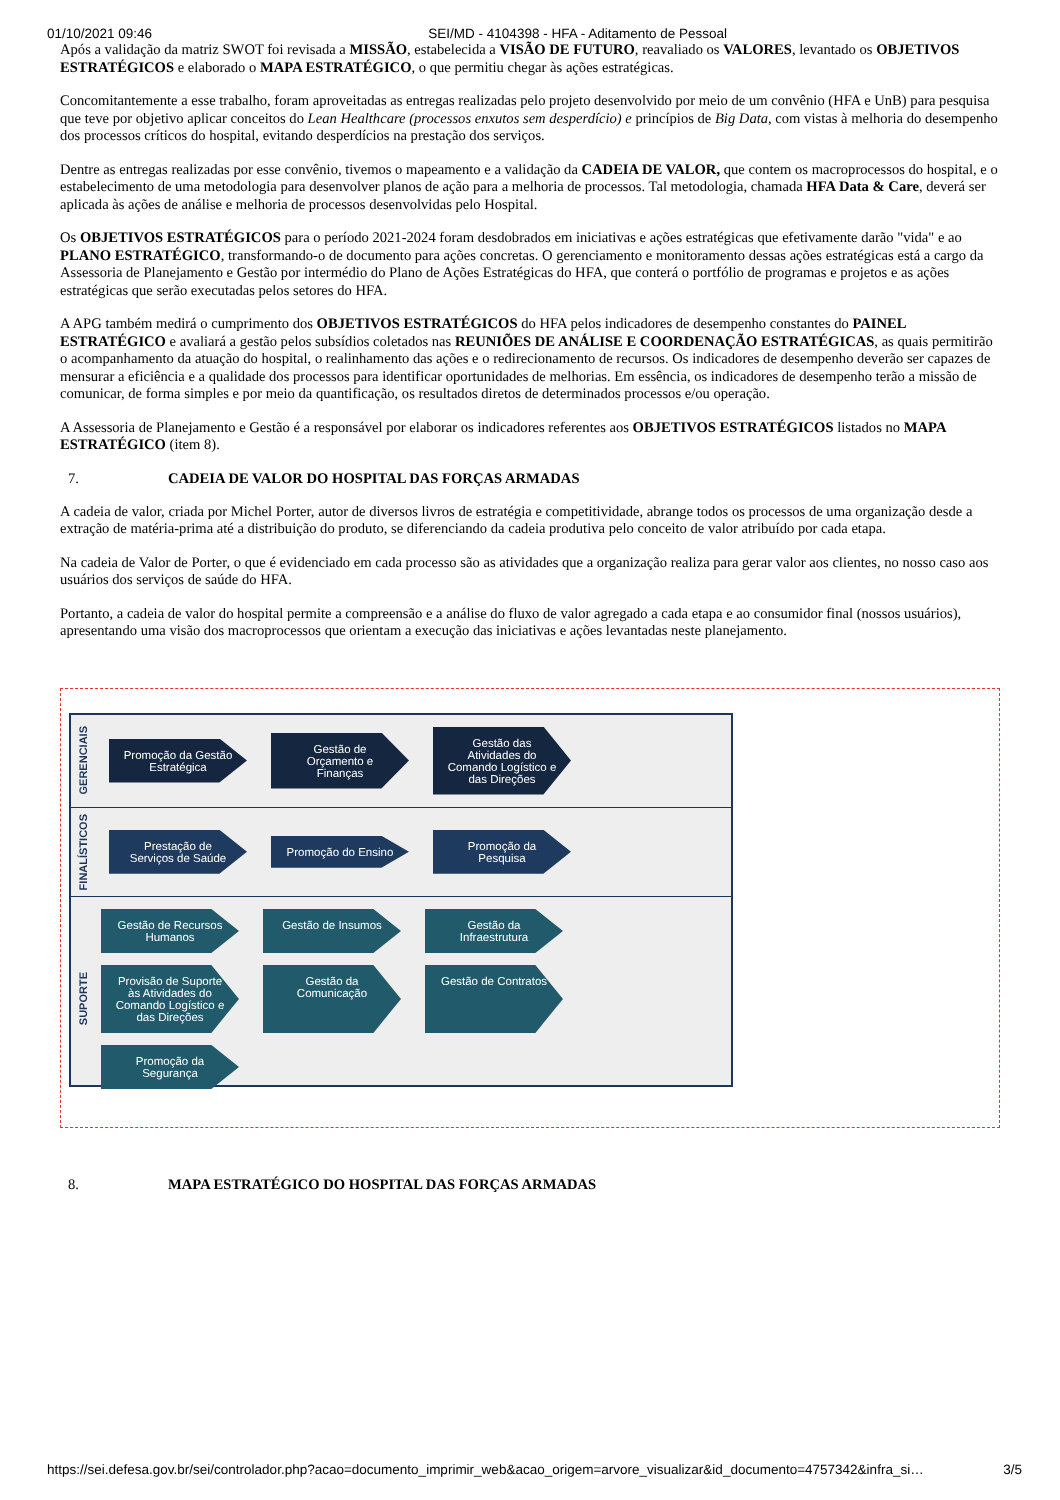01/10/2021 09:46 SEI/MD - 4104398 - HFA - Aditamento de Pessoal
Após a validação da matriz SWOT foi revisada a MISSÃO, estabelecida a VISÃO DE FUTURO, reavaliado os VALORES, levantado os OBJETIVOS ESTRATÉGICOS e elaborado o MAPA ESTRATÉGICO, o que permitiu chegar às ações estratégicas.
Concomitantemente a esse trabalho, foram aproveitadas as entregas realizadas pelo projeto desenvolvido por meio de um convênio (HFA e UnB) para pesquisa que teve por objetivo aplicar conceitos do Lean Healthcare (processos enxutos sem desperdício) e princípios de Big Data, com vistas à melhoria do desempenho dos processos críticos do hospital, evitando desperdícios na prestação dos serviços.
Dentre as entregas realizadas por esse convênio, tivemos o mapeamento e a validação da CADEIA DE VALOR, que contem os macroprocessos do hospital, e o estabelecimento de uma metodologia para desenvolver planos de ação para a melhoria de processos. Tal metodologia, chamada HFA Data & Care, deverá ser aplicada às ações de análise e melhoria de processos desenvolvidas pelo Hospital.
Os OBJETIVOS ESTRATÉGICOS para o período 2021-2024 foram desdobrados em iniciativas e ações estratégicas que efetivamente darão "vida" e ao PLANO ESTRATÉGICO, transformando-o de documento para ações concretas. O gerenciamento e monitoramento dessas ações estratégicas está a cargo da Assessoria de Planejamento e Gestão por intermédio do Plano de Ações Estratégicas do HFA, que conterá o portfólio de programas e projetos e as ações estratégicas que serão executadas pelos setores do HFA.
A APG também medirá o cumprimento dos OBJETIVOS ESTRATÉGICOS do HFA pelos indicadores de desempenho constantes do PAINEL ESTRATÉGICO e avaliará a gestão pelos subsídios coletados nas REUNIÕES DE ANÁLISE E COORDENAÇÃO ESTRATÉGICAS, as quais permitirão o acompanhamento da atuação do hospital, o realinhamento das ações e o redirecionamento de recursos. Os indicadores de desempenho deverão ser capazes de mensurar a eficiência e a qualidade dos processos para identificar oportunidades de melhorias. Em essência, os indicadores de desempenho terão a missão de comunicar, de forma simples e por meio da quantificação, os resultados diretos de determinados processos e/ou operação.
A Assessoria de Planejamento e Gestão é a responsável por elaborar os indicadores referentes aos OBJETIVOS ESTRATÉGICOS listados no MAPA ESTRATÉGICO (item 8).
7. CADEIA DE VALOR DO HOSPITAL DAS FORÇAS ARMADAS
A cadeia de valor, criada por Michel Porter, autor de diversos livros de estratégia e competitividade, abrange todos os processos de uma organização desde a extração de matéria-prima até a distribuição do produto, se diferenciando da cadeia produtiva pelo conceito de valor atribuído por cada etapa.
Na cadeia de Valor de Porter, o que é evidenciado em cada processo são as atividades que a organização realiza para gerar valor aos clientes, no nosso caso aos usuários dos serviços de saúde do HFA.
Portanto, a cadeia de valor do hospital permite a compreensão e a análise do fluxo de valor agregado a cada etapa e ao consumidor final (nossos usuários), apresentando uma visão dos macroprocessos que orientam a execução das iniciativas e ações levantadas neste planejamento.
GERENCIAIS
Promoção da Gestão Estratégica
Gestão de Orçamento e Finanças
Gestão das Atividades do Comando Logístico e das Direções
FINALÍSTICOS
Prestação de Serviços de Saúde
Promoção do Ensino
Promoção da Pesquisa
SUPORTE
Gestão de Recursos Humanos
Gestão de Insumos
Gestão da Infraestrutura
Provisão de Suporte às Atividades do Comando Logístico e das Direções
Gestão da Comunicação
Gestão de Contratos
Promoção da Segurança
8. MAPA ESTRATÉGICO DO HOSPITAL DAS FORÇAS ARMADAS
https://sei.defesa.gov.br/sei/controlador.php?acao=documento_imprimir_web&acao_origem=arvore_visualizar&id_documento=4757342&infra_si… 3/5